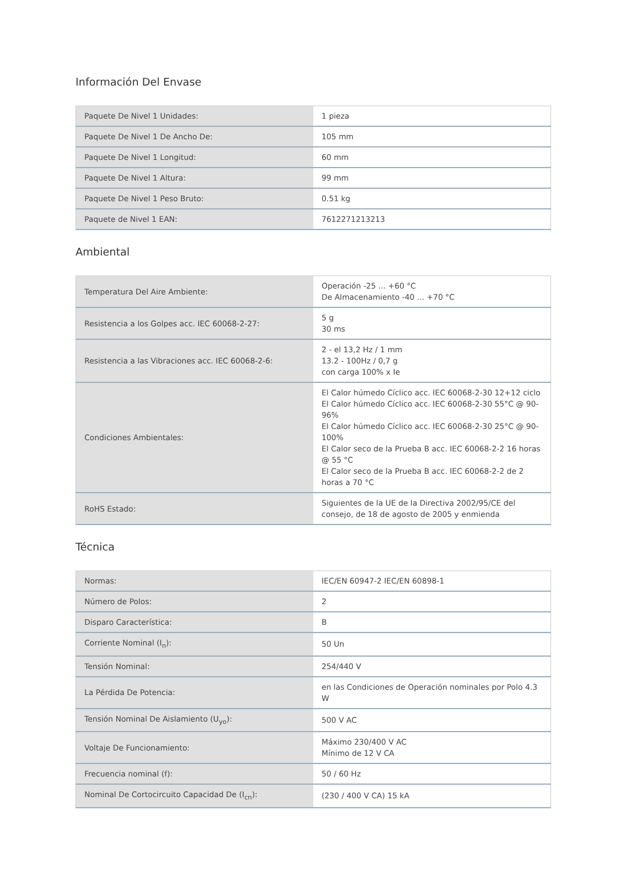Información Del Envase
| Paquete De Nivel 1 Unidades: | 1 pieza |
| Paquete De Nivel 1 De Ancho De: | 105 mm |
| Paquete De Nivel 1 Longitud: | 60 mm |
| Paquete De Nivel 1 Altura: | 99 mm |
| Paquete De Nivel 1 Peso Bruto: | 0.51 kg |
| Paquete de Nivel 1 EAN: | 7612271213213 |
Ambiental
| Temperatura Del Aire Ambiente: | Operación -25 ... +60 °C De Almacenamiento -40 ... +70 °C |
| Resistencia a los Golpes acc. IEC 60068-2-27: | 5 g 30 ms |
| Resistencia a las Vibraciones acc. IEC 60068-2-6: | 2 - el 13,2 Hz / 1 mm 13.2 - 100Hz / 0,7 g con carga 100% x Ie |
| Condiciones Ambientales: | El Calor húmedo Cíclico acc. IEC 60068-2-30 12+12 ciclo El Calor húmedo Cíclico acc. IEC 60068-2-30 55°C @ 90-96% El Calor húmedo Cíclico acc. IEC 60068-2-30 25°C @ 90-100% El Calor seco de la Prueba B acc. IEC 60068-2-2 16 horas @ 55 °C El Calor seco de la Prueba B acc. IEC 60068-2-2 de 2 horas a 70 °C |
| RoHS Estado: | Siguientes de la UE de la Directiva 2002/95/CE del consejo, de 18 de agosto de 2005 y enmienda |
Técnica
| Normas: | IEC/EN 60947-2 IEC/EN 60898-1 |
| Número de Polos: | 2 |
| Disparo Característica: | B |
| Corriente Nominal (I<sub>n</sub>): | 50 Un |
| Tensión Nominal: | 254/440 V |
| La Pérdida De Potencia: | en las Condiciones de Operación nominales por Polo 4.3 W |
| Tensión Nominal De Aislamiento (U<sub>yo</sub>): | 500 V AC |
| Voltaje De Funcionamiento: | Máximo 230/400 V AC Mínimo de 12 V CA |
| Frecuencia nominal (f): | 50 / 60 Hz |
| Nominal De Cortocircuito Capacidad De (I<sub>cn</sub>): | (230 / 400 V CA) 15 kA |